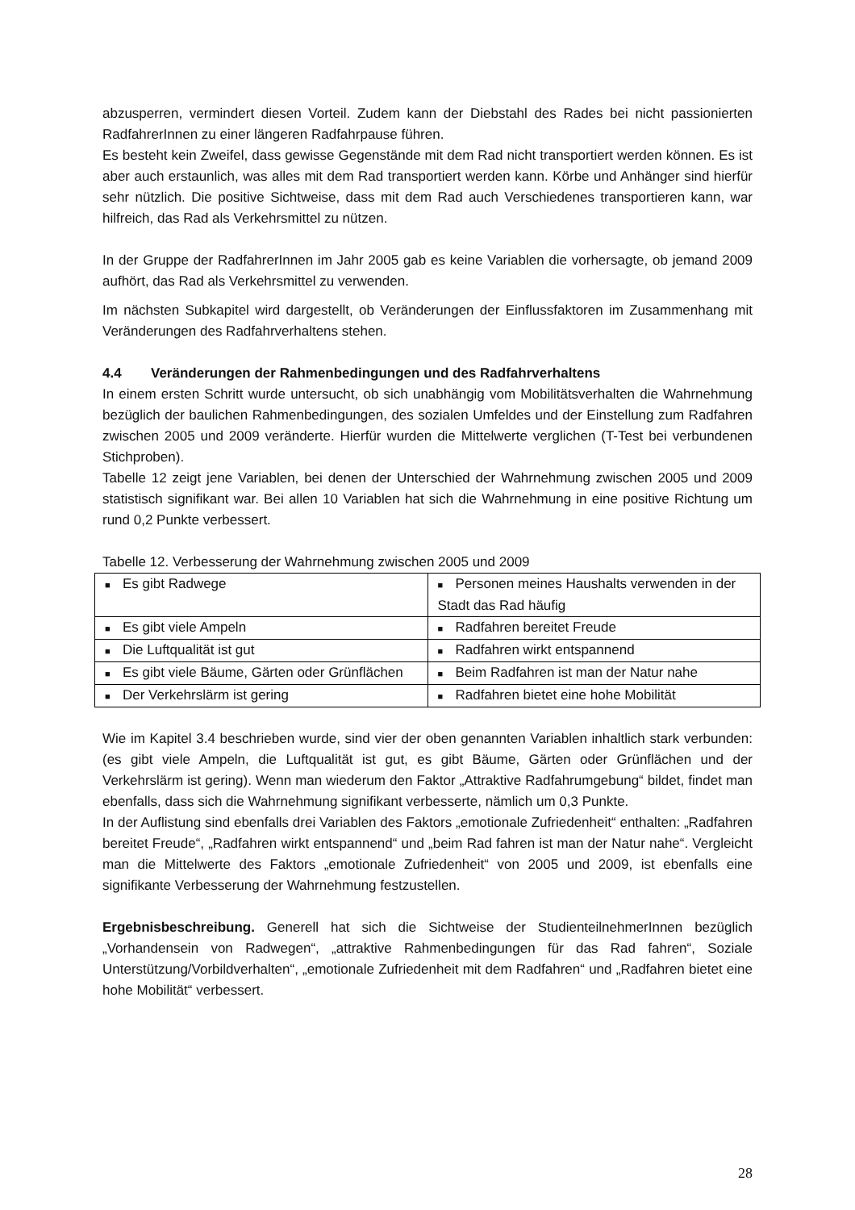abzusperren, vermindert diesen Vorteil. Zudem kann der Diebstahl des Rades bei nicht passionierten RadfahrerInnen zu einer längeren Radfahrpause führen.
Es besteht kein Zweifel, dass gewisse Gegenstände mit dem Rad nicht transportiert werden können. Es ist aber auch erstaunlich, was alles mit dem Rad transportiert werden kann. Körbe und Anhänger sind hierfür sehr nützlich. Die positive Sichtweise, dass mit dem Rad auch Verschiedenes transportieren kann, war hilfreich, das Rad als Verkehrsmittel zu nützen.
In der Gruppe der RadfahrerInnen im Jahr 2005 gab es keine Variablen die vorhersagte, ob jemand 2009 aufhört, das Rad als Verkehrsmittel zu verwenden.
Im nächsten Subkapitel wird dargestellt, ob Veränderungen der Einflussfaktoren im Zusammenhang mit Veränderungen des Radfahrverhaltens stehen.
4.4 Veränderungen der Rahmenbedingungen und des Radfahrverhaltens
In einem ersten Schritt wurde untersucht, ob sich unabhängig vom Mobilitätsverhalten die Wahrnehmung bezüglich der baulichen Rahmenbedingungen, des sozialen Umfeldes und der Einstellung zum Radfahren zwischen 2005 und 2009 veränderte. Hierfür wurden die Mittelwerte verglichen (T-Test bei verbundenen Stichproben).
Tabelle 12 zeigt jene Variablen, bei denen der Unterschied der Wahrnehmung zwischen 2005 und 2009 statistisch signifikant war. Bei allen 10 Variablen hat sich die Wahrnehmung in eine positive Richtung um rund 0,2 Punkte verbessert.
Tabelle 12. Verbesserung der Wahrnehmung zwischen 2005 und 2009
| ■ Es gibt Radwege | ■ Personen meines Haushalts verwenden in der Stadt das Rad häufig |
| ■ Es gibt viele Ampeln | ■ Radfahren bereitet Freude |
| ■ Die Luftqualität ist gut | ■ Radfahren wirkt entspannend |
| ■ Es gibt viele Bäume, Gärten oder Grünflächen | ■ Beim Radfahren ist man der Natur nahe |
| ■ Der Verkehrslärm ist gering | ■ Radfahren bietet eine hohe Mobilität |
Wie im Kapitel 3.4 beschrieben wurde, sind vier der oben genannten Variablen inhaltlich stark verbunden: (es gibt viele Ampeln, die Luftqualität ist gut, es gibt Bäume, Gärten oder Grünflächen und der Verkehrslärm ist gering). Wenn man wiederum den Faktor „Attraktive Radfahrumgebung“ bildet, findet man ebenfalls, dass sich die Wahrnehmung signifikant verbesserte, nämlich um 0,3 Punkte.
In der Auflistung sind ebenfalls drei Variablen des Faktors „emotionale Zufriedenheit“ enthalten: „Radfahren bereitet Freude“, „Radfahren wirkt entspannend“ und „beim Rad fahren ist man der Natur nahe“. Vergleicht man die Mittelwerte des Faktors „emotionale Zufriedenheit“ von 2005 und 2009, ist ebenfalls eine signifikante Verbesserung der Wahrnehmung festzustellen.
Ergebnisbeschreibung. Generell hat sich die Sichtweise der StudienteilnehmerInnen bezüglich „Vorhandensein von Radwegen“, „attraktive Rahmenbedingungen für das Rad fahren“, Soziale Unterstützung/Vorbildverhalten“, „emotionale Zufriedenheit mit dem Radfahren“ und „Radfahren bietet eine hohe Mobilität“ verbessert.
28